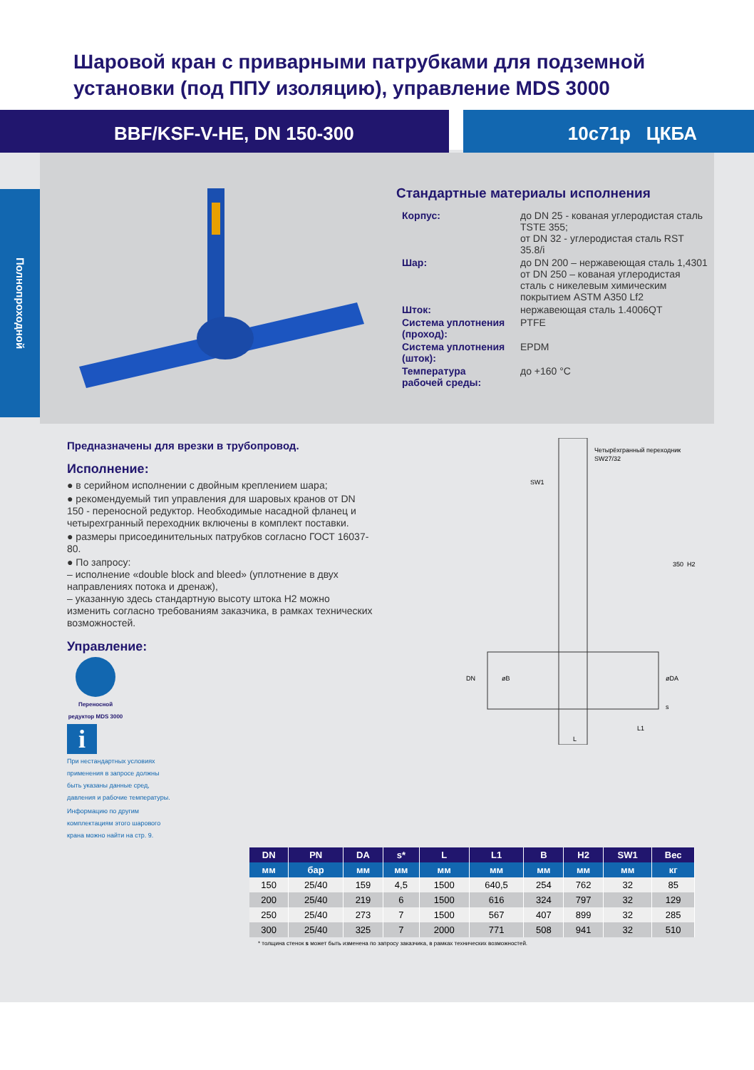Полнопроходной
Шаровой кран с приварными патрубками для подземной
установки (под ППУ изоляцию), управление MDS 3000
BBF/KSF-V-HE, DN 150-300 10с71р ЦКБА
Стандартные материалы исполнения
| Корпус: | до DN 25 - кованая углеродистая сталь TSTE 355; от DN 32 - углеродистая сталь RST 35.8/i |
| Шар: | до DN 200 – нержавеющая сталь 1,4301 от DN 250 – кованая углеродистая сталь с никелевым химическим покрытием ASTM A350 Lf2 |
| Шток: | нержавеющая сталь 1.4006QT |
| Система уплотнения (проход): | PTFE |
| Система уплотнения (шток): | EPDM |
| Температура рабочей среды: | до +160 °С |
Предназначены для врезки в трубопровод.
Исполнение:
● в серийном исполнении с двойным креплением шара;
● рекомендуемый тип управления для шаровых кранов от DN 150 - переносной редуктор. Необходимые насадной фланец и четырехгранный переходник включены в комплект поставки.
● размеры присоединительных патрубков согласно ГОСТ 16037-80.
● По запросу:
– исполнение «double block and bleed» (уплотнение в двух направлениях потока и дренаж),
– указанную здесь стандартную высоту штока H2 можно изменить согласно требованиям заказчика, в рамках технических возможностей.
Управление:
Переносной редуктор MDS 3000
i
При нестандартных условиях применения в запросе должны быть указаны данные сред, давления и рабочие температуры.
Информацию по другим комплектациям этого шарового крана можно найти на стр. 9.
Четырёхгранный переходник
SW27/32
SW1
350
H2
DN
øB
øDA
s
L1
L
| DN | PN | DA | s* | L | L1 | B | H2 | SW1 | Вес |
| --- | --- | --- | --- | --- | --- | --- | --- | --- | --- |
| мм | бар | мм | мм | мм | мм | мм | мм | мм | кг |
| 150 | 25/40 | 159 | 4,5 | 1500 | 640,5 | 254 | 762 | 32 | 85 |
| 200 | 25/40 | 219 | 6 | 1500 | 616 | 324 | 797 | 32 | 129 |
| 250 | 25/40 | 273 | 7 | 1500 | 567 | 407 | 899 | 32 | 285 |
| 300 | 25/40 | 325 | 7 | 2000 | 771 | 508 | 941 | 32 | 510 |
* толщина стенок s может быть изменена по запросу заказчика, в рамках технических возможностей.